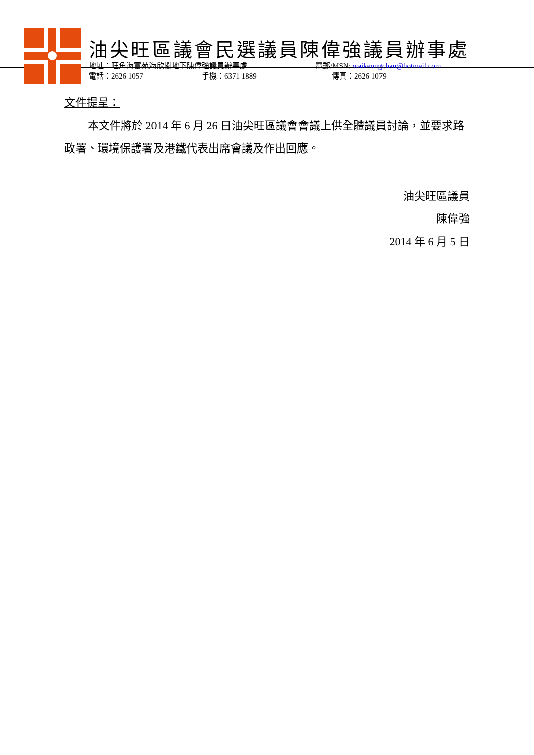油尖旺區議會民選議員陳偉強議員辦事處
地址：旺角海富苑海欣閣地下陳偉強議員辦事處 電郵/MSN: waikeungchan@hotmail.com
電話：2626 1057 手機：6371 1889 傳真：2626 1079
文件提呈：
本文件將於 2014 年 6 月 26 日油尖旺區議會會議上供全體議員討論，並要求路政署、環境保護署及港鐵代表出席會議及作出回應。
油尖旺區議員
陳偉強
2014 年 6 月 5 日